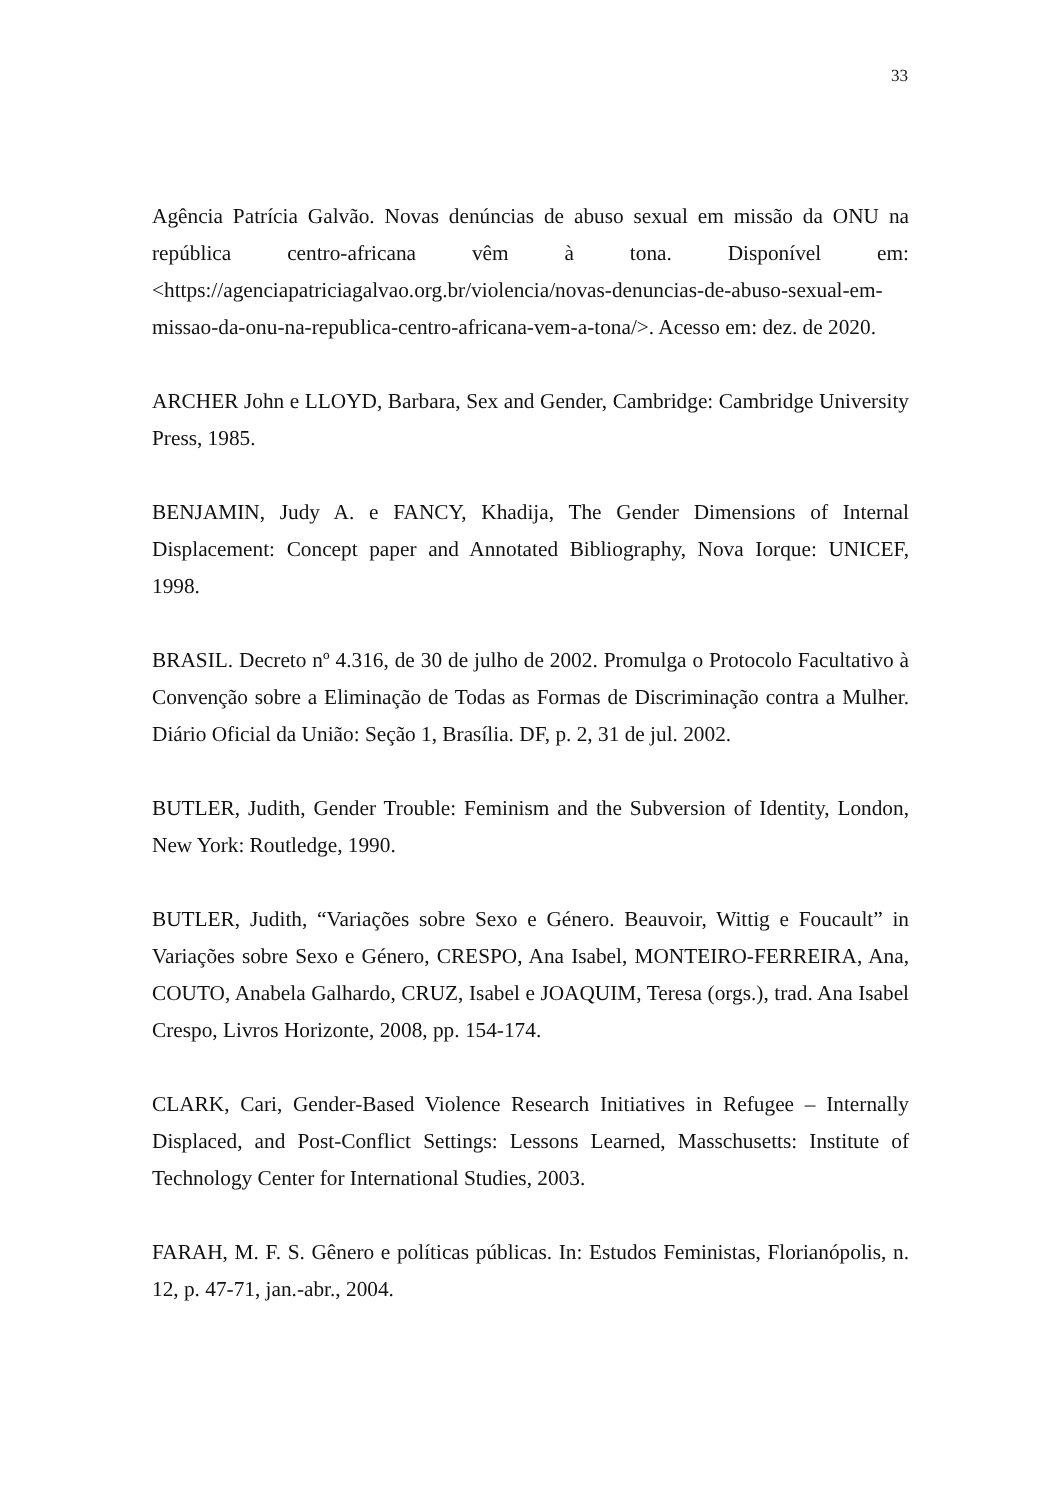33
Agência Patrícia Galvão. Novas denúncias de abuso sexual em missão da ONU na república centro-africana vêm à tona. Disponível em: <https://agenciapatriciagalvao.org.br/violencia/novas-denuncias-de-abuso-sexual-em-missao-da-onu-na-republica-centro-africana-vem-a-tona/>. Acesso em: dez. de 2020.
ARCHER John e LLOYD, Barbara, Sex and Gender, Cambridge: Cambridge University Press, 1985.
BENJAMIN, Judy A. e FANCY, Khadija, The Gender Dimensions of Internal Displacement: Concept paper and Annotated Bibliography, Nova Iorque: UNICEF, 1998.
BRASIL. Decreto nº 4.316, de 30 de julho de 2002. Promulga o Protocolo Facultativo à Convenção sobre a Eliminação de Todas as Formas de Discriminação contra a Mulher. Diário Oficial da União: Seção 1, Brasília. DF, p. 2, 31 de jul. 2002.
BUTLER, Judith, Gender Trouble: Feminism and the Subversion of Identity, London, New York: Routledge, 1990.
BUTLER, Judith, “Variações sobre Sexo e Género. Beauvoir, Wittig e Foucault” in Variações sobre Sexo e Género, CRESPO, Ana Isabel, MONTEIRO-FERREIRA, Ana, COUTO, Anabela Galhardo, CRUZ, Isabel e JOAQUIM, Teresa (orgs.), trad. Ana Isabel Crespo, Livros Horizonte, 2008, pp. 154-174.
CLARK, Cari, Gender-Based Violence Research Initiatives in Refugee – Internally Displaced, and Post-Conflict Settings: Lessons Learned, Masschusetts: Institute of Technology Center for International Studies, 2003.
FARAH, M. F. S. Gênero e políticas públicas. In: Estudos Feministas, Florianópolis, n. 12, p. 47-71, jan.-abr., 2004.